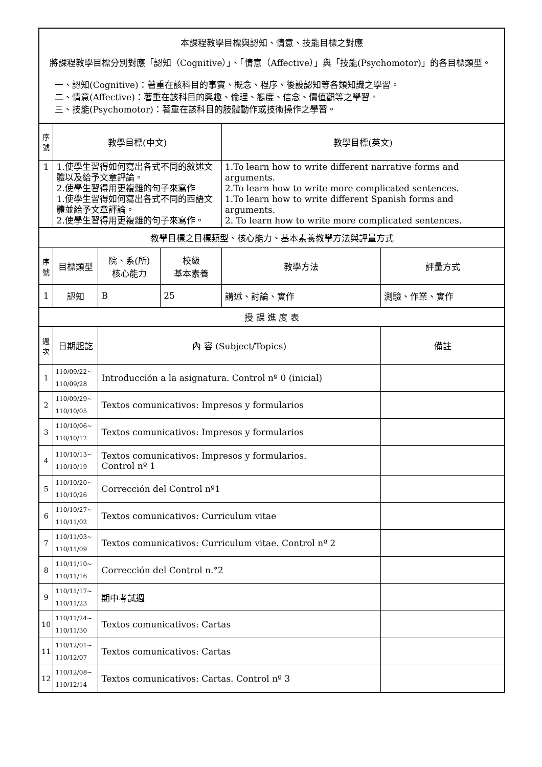| 本課程教學目標與認知、情意、技能目標之對應 將課程教學目標分別對應「認知（Cognitive）」、「情意（Affective）」與「技能(Psychomotor)」的各目標類型。 一、認知(Cognitive)：著重在該科目的事實、概念、程序、後設認知等各類知識之學習。 二、情意(Affective)：著重在該科目的興趣、倫理、態度、信念、價值觀等之學習。 三、技能(Psychomotor)：著重在該科目的肢體動作或技術操作之學習。 | | | | | |
| 序號 | 教學目標(中文) | | | 教學目標(英文) | |
| 1 | 1.使學生習得如何寫出各式不同的敘述文體以及給予文章評論。 2.使學生習得用更複雜的句子來寫作 1.使學生習得如何寫出各式不同的西語文體並給予文章評論。 2.使學生習得用更複雜的句子來寫作。 | | | 1.To learn how to write different narrative forms and arguments. 2.To learn how to write more complicated sentences. 1.To learn how to write different Spanish forms and arguments. 2. To learn how to write more complicated sentences. | |
| 教學目標之目標類型、核心能力、基本素養教學方法與評量方式 | | | | | |
| 序號 | 目標類型 | 院、系(所) 核心能力 | 校級 基本素養 | 教學方法 | 評量方式 |
| 1 | 認知 | B | 25 | 講述、討論、實作 | 測驗、作業、實作 |
| 授 課 進 度 表 | | | | | |
| 週次 | 日期起訖 | 內 容 (Subject/Topics) | | | 備註 |
| 1 | 110/09/22~ 110/09/28 | Introducción a la asignatura. Control nº 0 (inicial) | | | |
| 2 | 110/09/29~ 110/10/05 | Textos comunicativos: Impresos y formularios | | | |
| 3 | 110/10/06~ 110/10/12 | Textos comunicativos: Impresos y formularios | | | |
| 4 | 110/10/13~ 110/10/19 | Textos comunicativos: Impresos y formularios. Control nº 1 | | | |
| 5 | 110/10/20~ 110/10/26 | Corrección del Control nº1 | | | |
| 6 | 110/10/27~ 110/11/02 | Textos comunicativos: Curriculum vitae | | | |
| 7 | 110/11/03~ 110/11/09 | Textos comunicativos: Curriculum vitae. Control nº 2 | | | |
| 8 | 110/11/10~ 110/11/16 | Corrección del Control n.°2 | | | |
| 9 | 110/11/17~ 110/11/23 | 期中考試週 | | | |
| 10 | 110/11/24~ 110/11/30 | Textos comunicativos: Cartas | | | |
| 11 | 110/12/01~ 110/12/07 | Textos comunicativos: Cartas | | | |
| 12 | 110/12/08~ 110/12/14 | Textos comunicativos: Cartas. Control nº 3 | | | |